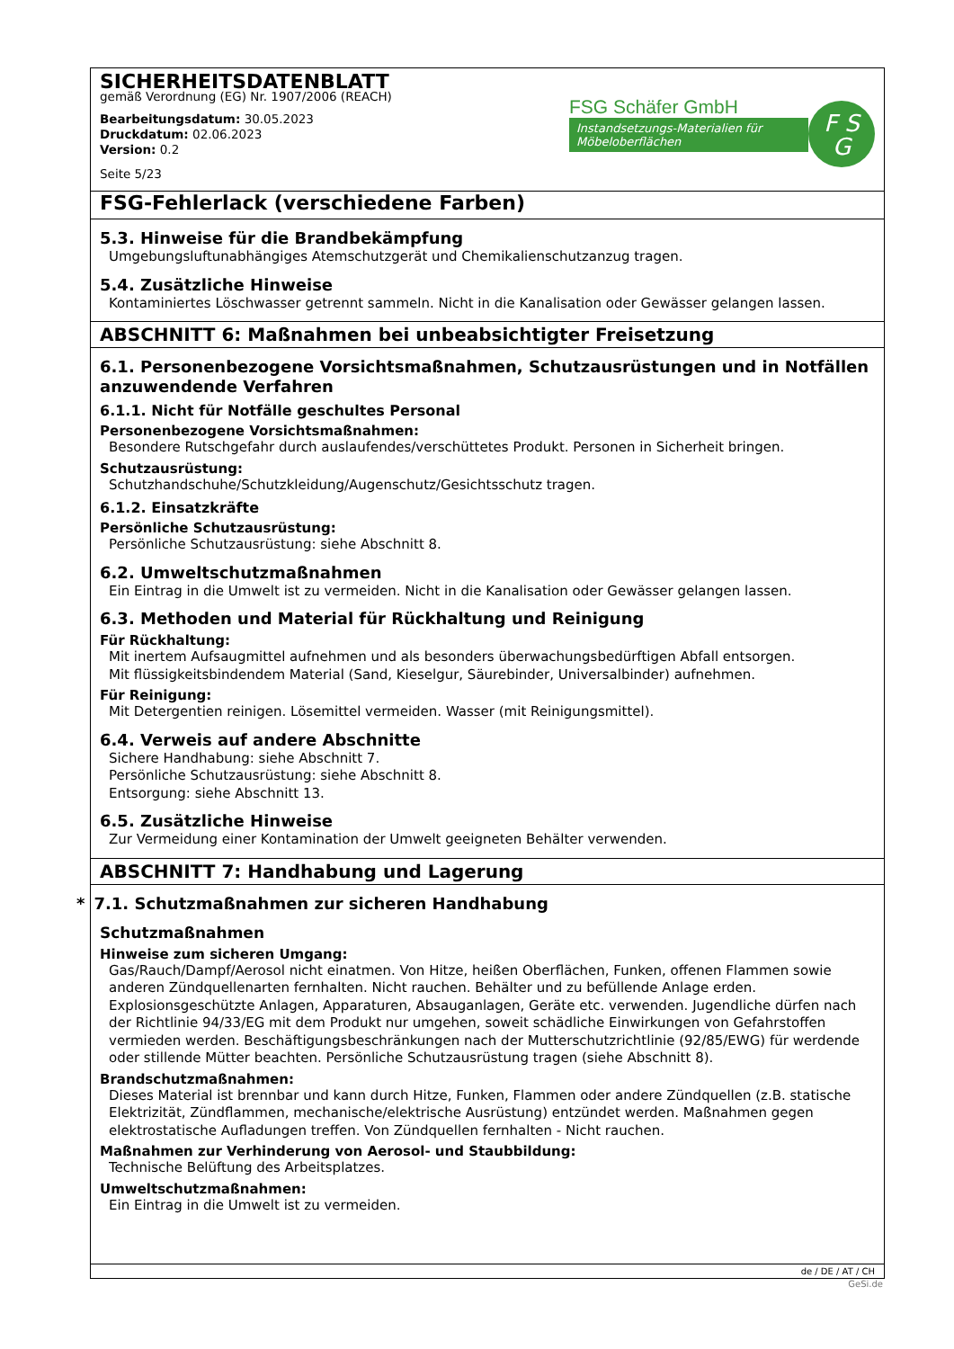SICHERHEITSDATENBLATT
gemäß Verordnung (EG) Nr. 1907/2006 (REACH)
Bearbeitungsdatum: 30.05.2023
Druckdatum: 02.06.2023
Version: 0.2
Seite 5/23
FSG Schäfer GmbH
Instandsetzungs-Materialien für Möbeloberflächen
F S
G
FSG-Fehlerlack (verschiedene Farben)
5.3. Hinweise für die Brandbekämpfung
Umgebungsluftunabhängiges Atemschutzgerät und Chemikalienschutzanzug tragen.
5.4. Zusätzliche Hinweise
Kontaminiertes Löschwasser getrennt sammeln. Nicht in die Kanalisation oder Gewässer gelangen lassen.
ABSCHNITT 6: Maßnahmen bei unbeabsichtigter Freisetzung
6.1. Personenbezogene Vorsichtsmaßnahmen, Schutzausrüstungen und in Notfällen anzuwendende Verfahren
6.1.1. Nicht für Notfälle geschultes Personal
Personenbezogene Vorsichtsmaßnahmen:
Besondere Rutschgefahr durch auslaufendes/verschüttetes Produkt. Personen in Sicherheit bringen.
Schutzausrüstung:
Schutzhandschuhe/Schutzkleidung/Augenschutz/Gesichtsschutz tragen.
6.1.2. Einsatzkräfte
Persönliche Schutzausrüstung:
Persönliche Schutzausrüstung: siehe Abschnitt 8.
6.2. Umweltschutzmaßnahmen
Ein Eintrag in die Umwelt ist zu vermeiden. Nicht in die Kanalisation oder Gewässer gelangen lassen.
6.3. Methoden und Material für Rückhaltung und Reinigung
Für Rückhaltung:
Mit inertem Aufsaugmittel aufnehmen und als besonders überwachungsbedürftigen Abfall entsorgen.
Mit flüssigkeitsbindendem Material (Sand, Kieselgur, Säurebinder, Universalbinder) aufnehmen.
Für Reinigung:
Mit Detergentien reinigen. Lösemittel vermeiden. Wasser (mit Reinigungsmittel).
6.4. Verweis auf andere Abschnitte
Sichere Handhabung: siehe Abschnitt 7.
Persönliche Schutzausrüstung: siehe Abschnitt 8.
Entsorgung: siehe Abschnitt 13.
6.5. Zusätzliche Hinweise
Zur Vermeidung einer Kontamination der Umwelt geeigneten Behälter verwenden.
ABSCHNITT 7: Handhabung und Lagerung
* 7.1. Schutzmaßnahmen zur sicheren Handhabung
Schutzmaßnahmen
Hinweise zum sicheren Umgang:
Gas/Rauch/Dampf/Aerosol nicht einatmen. Von Hitze, heißen Oberflächen, Funken, offenen Flammen sowie anderen Zündquellenarten fernhalten. Nicht rauchen. Behälter und zu befüllende Anlage erden. Explosionsgeschützte Anlagen, Apparaturen, Absauganlagen, Geräte etc. verwenden. Jugendliche dürfen nach der Richtlinie 94/33/EG mit dem Produkt nur umgehen, soweit schädliche Einwirkungen von Gefahrstoffen vermieden werden. Beschäftigungsbeschränkungen nach der Mutterschutzrichtlinie (92/85/EWG) für werdende oder stillende Mütter beachten. Persönliche Schutzausrüstung tragen (siehe Abschnitt 8).
Brandschutzmaßnahmen:
Dieses Material ist brennbar und kann durch Hitze, Funken, Flammen oder andere Zündquellen (z.B. statische Elektrizität, Zündflammen, mechanische/elektrische Ausrüstung) entzündet werden. Maßnahmen gegen elektrostatische Aufladungen treffen. Von Zündquellen fernhalten - Nicht rauchen.
Maßnahmen zur Verhinderung von Aerosol- und Staubbildung:
Technische Belüftung des Arbeitsplatzes.
Umweltschutzmaßnahmen:
Ein Eintrag in die Umwelt ist zu vermeiden.
de / DE / AT / CH
GeSi.de